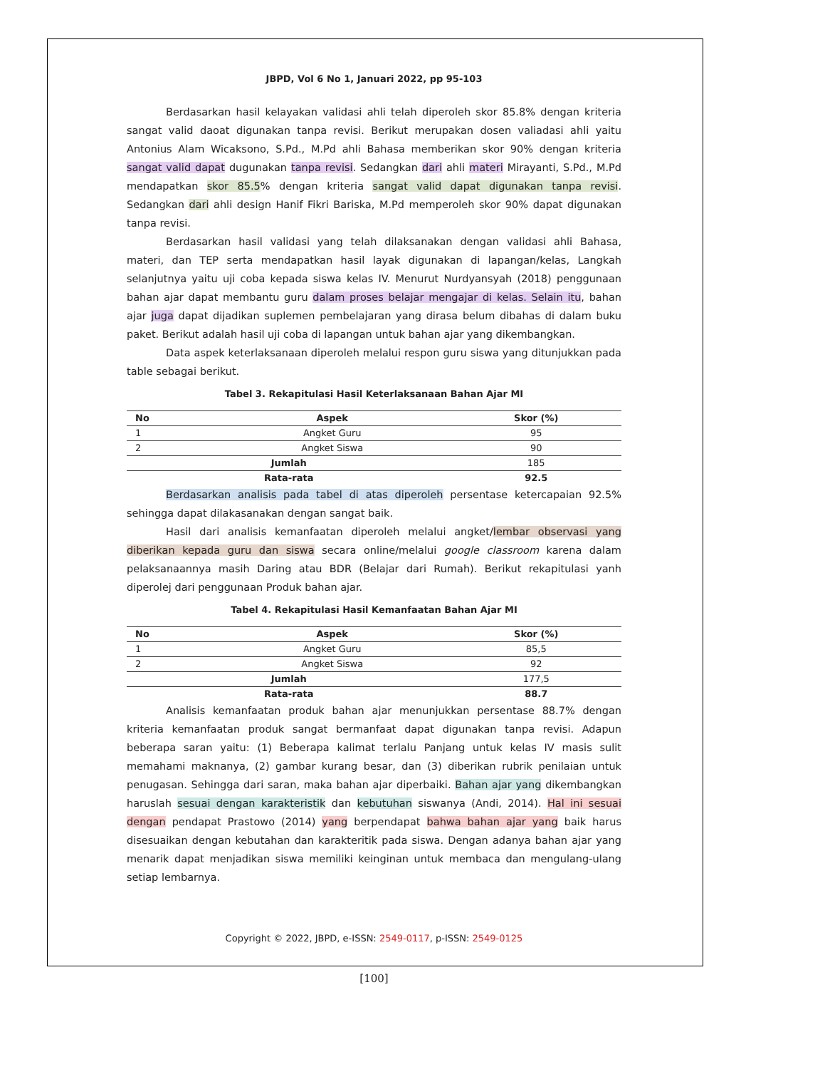JBPD, Vol 6 No 1, Januari 2022, pp 95-103
Berdasarkan hasil kelayakan validasi ahli telah diperoleh skor 85.8% dengan kriteria sangat valid daoat digunakan tanpa revisi. Berikut merupakan dosen valiadasi ahli yaitu Antonius Alam Wicaksono, S.Pd., M.Pd ahli Bahasa memberikan skor 90% dengan kriteria sangat valid dapat dugunakan tanpa revisi. Sedangkan dari ahli materi Mirayanti, S.Pd., M.Pd mendapatkan skor 85.5% dengan kriteria sangat valid dapat digunakan tanpa revisi. Sedangkan dari ahli design Hanif Fikri Bariska, M.Pd memperoleh skor 90% dapat digunakan tanpa revisi.
Berdasarkan hasil validasi yang telah dilaksanakan dengan validasi ahli Bahasa, materi, dan TEP serta mendapatkan hasil layak digunakan di lapangan/kelas, Langkah selanjutnya yaitu uji coba kepada siswa kelas IV. Menurut Nurdyansyah (2018) penggunaan bahan ajar dapat membantu guru dalam proses belajar mengajar di kelas. Selain itu, bahan ajar juga dapat dijadikan suplemen pembelajaran yang dirasa belum dibahas di dalam buku paket. Berikut adalah hasil uji coba di lapangan untuk bahan ajar yang dikembangkan.
Data aspek keterlaksanaan diperoleh melalui respon guru siswa yang ditunjukkan pada table sebagai berikut.
Tabel 3. Rekapitulasi Hasil Keterlaksanaan Bahan Ajar MI
| No | Aspek | Skor (%) |
| --- | --- | --- |
| 1 | Angket Guru | 95 |
| 2 | Angket Siswa | 90 |
| Jumlah | | 185 |
| Rata-rata | | 92.5 |
Berdasarkan analisis pada tabel di atas diperoleh persentase ketercapaian 92.5% sehingga dapat dilakasanakan dengan sangat baik.
Hasil dari analisis kemanfaatan diperoleh melalui angket/lembar observasi yang diberikan kepada guru dan siswa secara online/melalui google classroom karena dalam pelaksanaannya masih Daring atau BDR (Belajar dari Rumah). Berikut rekapitulasi yanh diperolej dari penggunaan Produk bahan ajar.
Tabel 4. Rekapitulasi Hasil Kemanfaatan Bahan Ajar MI
| No | Aspek | Skor (%) |
| --- | --- | --- |
| 1 | Angket Guru | 85,5 |
| 2 | Angket Siswa | 92 |
| Jumlah | | 177,5 |
| Rata-rata | | 88.7 |
Analisis kemanfaatan produk bahan ajar menunjukkan persentase 88.7% dengan kriteria kemanfaatan produk sangat bermanfaat dapat digunakan tanpa revisi. Adapun beberapa saran yaitu: (1) Beberapa kalimat terlalu Panjang untuk kelas IV masis sulit memahami maknanya, (2) gambar kurang besar, dan (3) diberikan rubrik penilaian untuk penugasan. Sehingga dari saran, maka bahan ajar diperbaiki. Bahan ajar yang dikembangkan haruslah sesuai dengan karakteristik dan kebutuhan siswanya (Andi, 2014). Hal ini sesuai dengan pendapat Prastowo (2014) yang berpendapat bahwa bahan ajar yang baik harus disesuaikan dengan kebutahan dan karakteritik pada siswa. Dengan adanya bahan ajar yang menarik dapat menjadikan siswa memiliki keinginan untuk membaca dan mengulang-ulang setiap lembarnya.
Copyright © 2022, JBPD, e-ISSN: 2549-0117, p-ISSN: 2549-0125
[100]